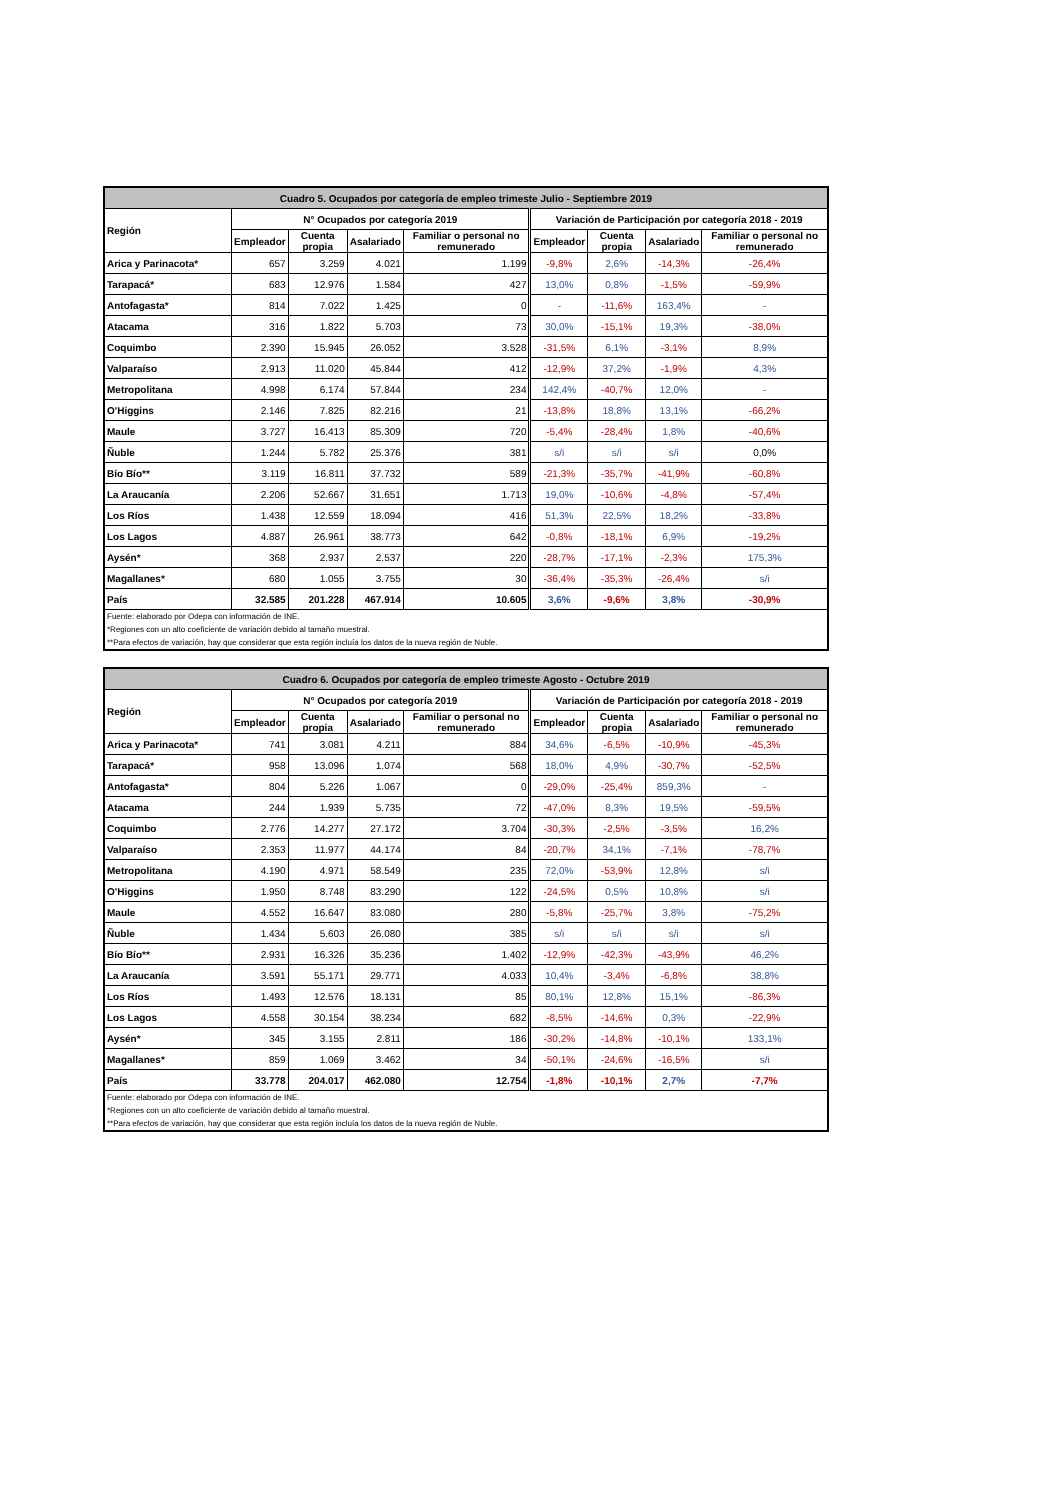| Cuadro 5. Ocupados por categoría de empleo trimeste Julio - Septiembre 2019 | | | | | | | | |
| Región | N° Ocupados por categoría 2019 | | | | Variación de Participación por categoría 2018 - 2019 | | | |
| | Empleador | Cuenta propia | Asalariado | Familiar o personal no remunerado | Empleador | Cuenta propia | Asalariado | Familiar o personal no remunerado |
| Arica y Parinacota* | 657 | 3.259 | 4.021 | 1.199 | -9,8% | 2,6% | -14,3% | -26,4% |
| Tarapacá* | 683 | 12.976 | 1.584 | 427 | 13,0% | 0,8% | -1,5% | -59,9% |
| Antofagasta* | 814 | 7.022 | 1.425 | 0 | - | -11,6% | 163,4% | - |
| Atacama | 316 | 1.822 | 5.703 | 73 | 30,0% | -15,1% | 19,3% | -38,0% |
| Coquimbo | 2.390 | 15.945 | 26.052 | 3.528 | -31,5% | 6,1% | -3,1% | 8,9% |
| Valparaíso | 2.913 | 11.020 | 45.844 | 412 | -12,9% | 37,2% | -1,9% | 4,3% |
| Metropolitana | 4.998 | 6.174 | 57.844 | 234 | 142,4% | -40,7% | 12,0% | - |
| O'Higgins | 2.146 | 7.825 | 82.216 | 21 | -13,8% | 18,8% | 13,1% | -66,2% |
| Maule | 3.727 | 16.413 | 85.309 | 720 | -5,4% | -28,4% | 1,8% | -40,6% |
| Ñuble | 1.244 | 5.782 | 25.376 | 381 | s/i | s/i | s/i | 0,0% |
| Bío Bío** | 3.119 | 16.811 | 37.732 | 589 | -21,3% | -35,7% | -41,9% | -60,8% |
| La Araucanía | 2.206 | 52.667 | 31.651 | 1.713 | 19,0% | -10,6% | -4,8% | -57,4% |
| Los Ríos | 1.438 | 12.559 | 18.094 | 416 | 51,3% | 22,5% | 18,2% | -33,8% |
| Los Lagos | 4.887 | 26.961 | 38.773 | 642 | -0,8% | -18,1% | 6,9% | -19,2% |
| Aysén* | 368 | 2.937 | 2.537 | 220 | -28,7% | -17,1% | -2,3% | 175,3% |
| Magallanes* | 680 | 1.055 | 3.755 | 30 | -36,4% | -35,3% | -26,4% | s/i |
| País | 32.585 | 201.228 | 467.914 | 10.605 | 3,6% | -9,6% | 3,8% | -30,9% |
| Fuente: elaborado por Odepa con información de INE. | | | | | | | | |
| *Regiones con un alto coeficiente de variación debido al tamaño muestral. | | | | | | | | |
| **Para efectos de variación, hay que considerar que esta región incluía los datos de la nueva región de Nuble. | | | | | | | | |
| Cuadro 6. Ocupados por categoría de empleo trimeste Agosto - Octubre 2019 | | | | | | | | |
| Región | N° Ocupados por categoría 2019 | | | | Variación de Participación por categoría 2018 - 2019 | | | |
| | Empleador | Cuenta propia | Asalariado | Familiar o personal no remunerado | Empleador | Cuenta propia | Asalariado | Familiar o personal no remunerado |
| Arica y Parinacota* | 741 | 3.081 | 4.211 | 884 | 34,6% | -6,5% | -10,9% | -45,3% |
| Tarapacá* | 958 | 13.096 | 1.074 | 568 | 18,0% | 4,9% | -30,7% | -52,5% |
| Antofagasta* | 804 | 5.226 | 1.067 | 0 | -29,0% | -25,4% | 859,3% | - |
| Atacama | 244 | 1.939 | 5.735 | 72 | -47,0% | 8,3% | 19,5% | -59,5% |
| Coquimbo | 2.776 | 14.277 | 27.172 | 3.704 | -30,3% | -2,5% | -3,5% | 16,2% |
| Valparaíso | 2.353 | 11.977 | 44.174 | 84 | -20,7% | 34,1% | -7,1% | -78,7% |
| Metropolitana | 4.190 | 4.971 | 58.549 | 235 | 72,0% | -53,9% | 12,8% | s/i |
| O'Higgins | 1.950 | 8.748 | 83.290 | 122 | -24,5% | 0,5% | 10,8% | s/i |
| Maule | 4.552 | 16.647 | 83.080 | 280 | -5,8% | -25,7% | 3,8% | -75,2% |
| Ñuble | 1.434 | 5.603 | 26.080 | 385 | s/i | s/i | s/i | s/i |
| Bío Bío** | 2.931 | 16.326 | 35.236 | 1.402 | -12,9% | -42,3% | -43,9% | 46,2% |
| La Araucanía | 3.591 | 55.171 | 29.771 | 4.033 | 10,4% | -3,4% | -6,8% | 38,8% |
| Los Ríos | 1.493 | 12.576 | 18.131 | 85 | 80,1% | 12,8% | 15,1% | -86,3% |
| Los Lagos | 4.558 | 30.154 | 38.234 | 682 | -8,5% | -14,6% | 0,3% | -22,9% |
| Aysén* | 345 | 3.155 | 2.811 | 186 | -30,2% | -14,8% | -10,1% | 133,1% |
| Magallanes* | 859 | 1.069 | 3.462 | 34 | -50,1% | -24,6% | -16,5% | s/i |
| País | 33.778 | 204.017 | 462.080 | 12.754 | -1,8% | -10,1% | 2,7% | -7,7% |
| Fuente: elaborado por Odepa con información de INE. | | | | | | | | |
| *Regiones con un alto coeficiente de variación debido al tamaño muestral. | | | | | | | | |
| **Para efectos de variación, hay que considerar que esta región incluía los datos de la nueva región de Nuble. | | | | | | | | |